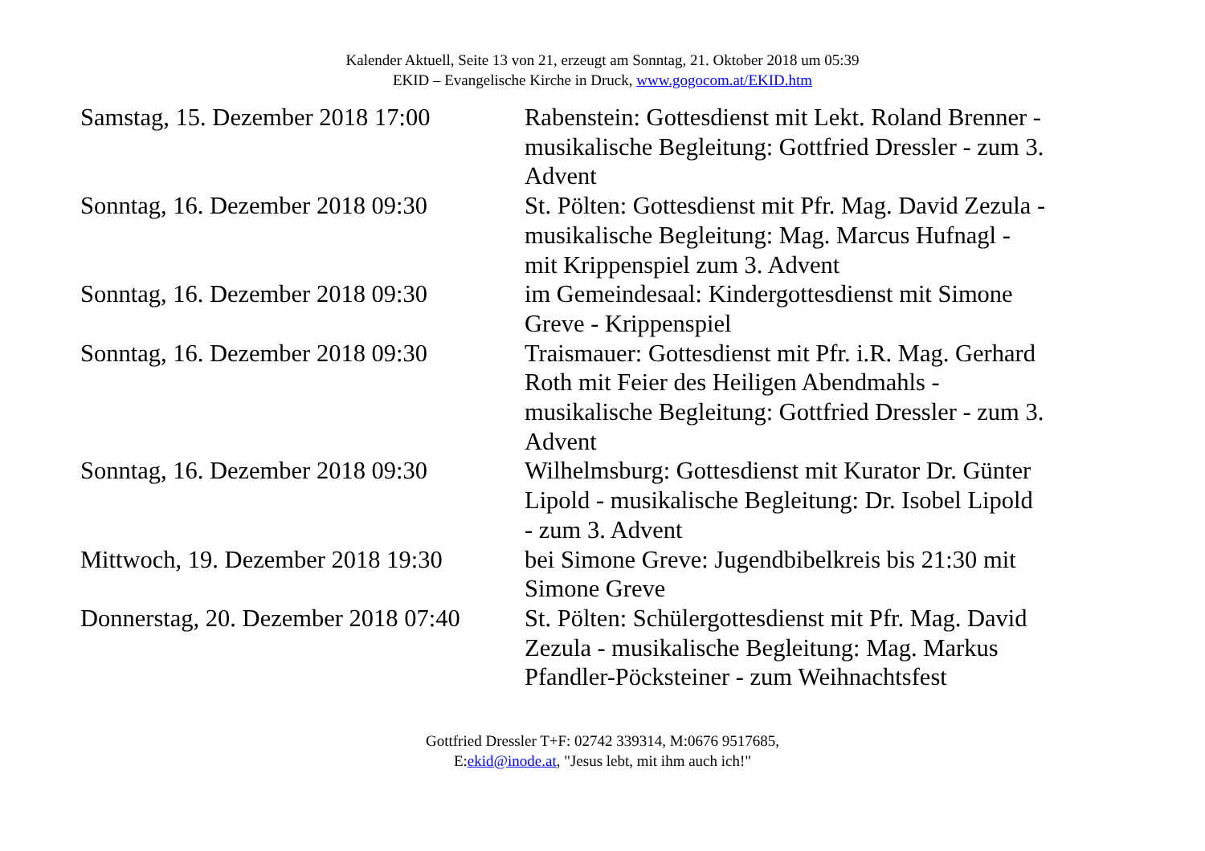Kalender Aktuell, Seite 13 von 21, erzeugt am Sonntag, 21. Oktober 2018 um 05:39
EKID – Evangelische Kirche in Druck, www.gogocom.at/EKID.htm
| Samstag, 15. Dezember 2018 17:00 | Rabenstein: Gottesdienst mit Lekt. Roland Brenner - musikalische Begleitung: Gottfried Dressler - zum 3. Advent |
| Sonntag, 16. Dezember 2018 09:30 | St. Pölten: Gottesdienst mit Pfr. Mag. David Zezula - musikalische Begleitung: Mag. Marcus Hufnagl - mit Krippenspiel zum 3. Advent |
| Sonntag, 16. Dezember 2018 09:30 | im Gemeindesaal: Kindergottesdienst mit Simone Greve - Krippenspiel |
| Sonntag, 16. Dezember 2018 09:30 | Traismauer: Gottesdienst mit Pfr. i.R. Mag. Gerhard Roth mit Feier des Heiligen Abendmahls - musikalische Begleitung: Gottfried Dressler - zum 3. Advent |
| Sonntag, 16. Dezember 2018 09:30 | Wilhelmsburg: Gottesdienst mit Kurator Dr. Günter Lipold - musikalische Begleitung: Dr. Isobel Lipold - zum 3. Advent |
| Mittwoch, 19. Dezember 2018 19:30 | bei Simone Greve: Jugendbibelkreis bis 21:30 mit Simone Greve |
| Donnerstag, 20. Dezember 2018 07:40 | St. Pölten: Schülergottesdienst mit Pfr. Mag. David Zezula - musikalische Begleitung: Mag. Markus Pfandler-Pöcksteiner - zum Weihnachtsfest |
Gottfried Dressler T+F: 02742 339314, M:0676 9517685,
E:ekid@inode.at, "Jesus lebt, mit ihm auch ich!"